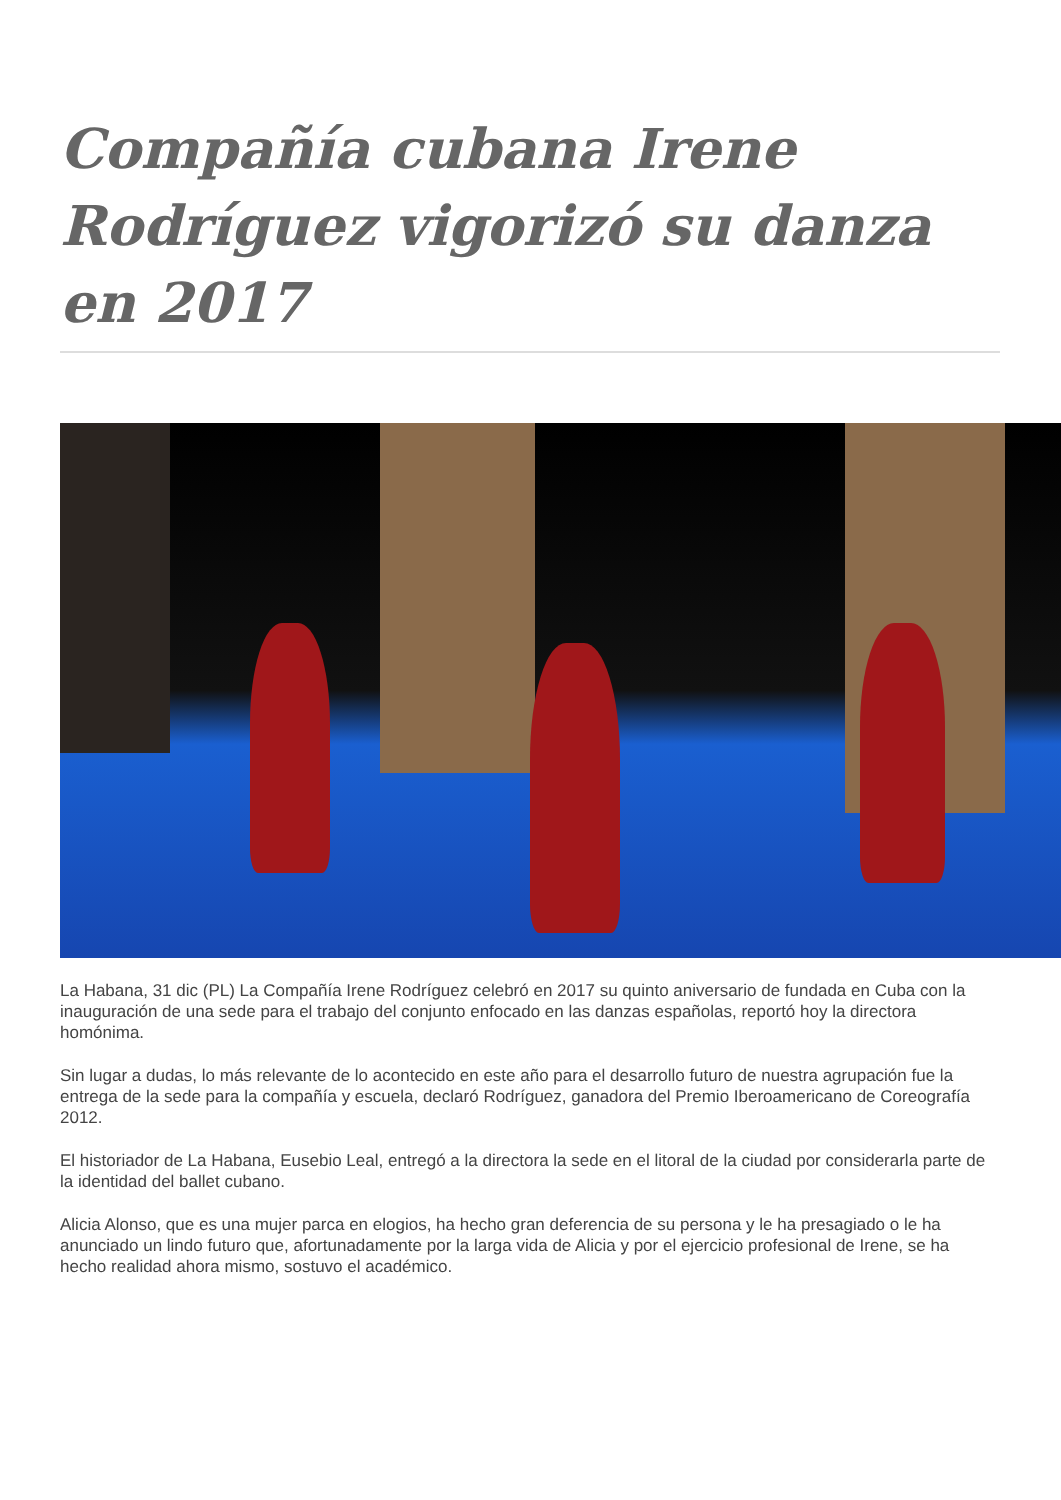Compañía cubana Irene Rodríguez vigorizó su danza en 2017
La Habana, 31 dic (PL) La Compañía Irene Rodríguez celebró en 2017 su quinto aniversario de fundada en Cuba con la inauguración de una sede para el trabajo del conjunto enfocado en las danzas españolas, reportó hoy la directora homónima.
Sin lugar a dudas, lo más relevante de lo acontecido en este año para el desarrollo futuro de nuestra agrupación fue la entrega de la sede para la compañía y escuela, declaró Rodríguez, ganadora del Premio Iberoamericano de Coreografía 2012.
El historiador de La Habana, Eusebio Leal, entregó a la directora la sede en el litoral de la ciudad por considerarla parte de la identidad del ballet cubano.
Alicia Alonso, que es una mujer parca en elogios, ha hecho gran deferencia de su persona y le ha presagiado o le ha anunciado un lindo futuro que, afortunadamente por la larga vida de Alicia y por el ejercicio profesional de Irene, se ha hecho realidad ahora mismo, sostuvo el académico.